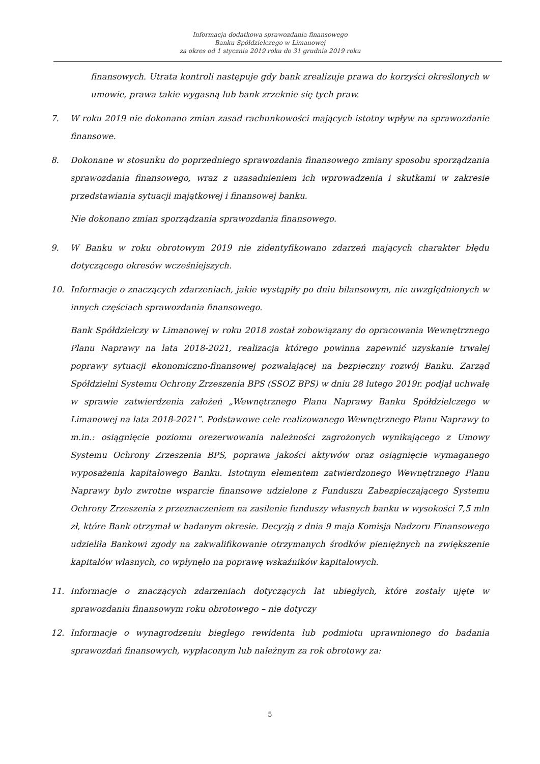Informacja dodatkowa sprawozdania finansowego
Banku Spółdzielczego w Limanowej
za okres od 1 stycznia 2019 roku do 31 grudnia 2019 roku
finansowych. Utrata kontroli następuje gdy bank zrealizuje prawa do korzyści określonych w umowie, prawa takie wygasną lub bank zrzeknie się tych praw.
7. W roku 2019 nie dokonano zmian zasad rachunkowości mających istotny wpływ na sprawozdanie finansowe.
8. Dokonane w stosunku do poprzedniego sprawozdania finansowego zmiany sposobu sporządzania sprawozdania finansowego, wraz z uzasadnieniem ich wprowadzenia i skutkami w zakresie przedstawiania sytuacji majątkowej i finansowej banku.
Nie dokonano zmian sporządzania sprawozdania finansowego.
9. W Banku w roku obrotowym 2019 nie zidentyfikowano zdarzeń mających charakter błędu dotyczącego okresów wcześniejszych.
10. Informacje o znaczących zdarzeniach, jakie wystąpiły po dniu bilansowym, nie uwzględnionych w innych częściach sprawozdania finansowego.
Bank Spółdzielczy w Limanowej w roku 2018 został zobowiązany do opracowania Wewnętrznego Planu Naprawy na lata 2018-2021, realizacja którego powinna zapewnić uzyskanie trwałej poprawy sytuacji ekonomiczno-finansowej pozwalającej na bezpieczny rozwój Banku. Zarząd Spółdzielni Systemu Ochrony Zrzeszenia BPS (SSOZ BPS) w dniu 28 lutego 2019r. podjął uchwałę w sprawie zatwierdzenia założeń „Wewnętrznego Planu Naprawy Banku Spółdzielczego w Limanowej na lata 2018-2021”. Podstawowe cele realizowanego Wewnętrznego Planu Naprawy to m.in.: osiągnięcie poziomu orezerwowania należności zagrożonych wynikającego z Umowy Systemu Ochrony Zrzeszenia BPS, poprawa jakości aktywów oraz osiągnięcie wymaganego wyposażenia kapitałowego Banku. Istotnym elementem zatwierdzonego Wewnętrznego Planu Naprawy było zwrotne wsparcie finansowe udzielone z Funduszu Zabezpieczającego Systemu Ochrony Zrzeszenia z przeznaczeniem na zasilenie funduszy własnych banku w wysokości 7,5 mln zł, które Bank otrzymał w badanym okresie. Decyzją z dnia 9 maja Komisja Nadzoru Finansowego udzieliła Bankowi zgody na zakwalifikowanie otrzymanych środków pieniężnych na zwiększenie kapitałów własnych, co wpłynęło na poprawę wskaźników kapitałowych.
11. Informacje o znaczących zdarzeniach dotyczących lat ubiegłych, które zostały ujęte w sprawozdaniu finansowym roku obrotowego – nie dotyczy
12. Informacje o wynagrodzeniu biegłego rewidenta lub podmiotu uprawnionego do badania sprawozdań finansowych, wypłaconym lub należnym za rok obrotowy za:
5